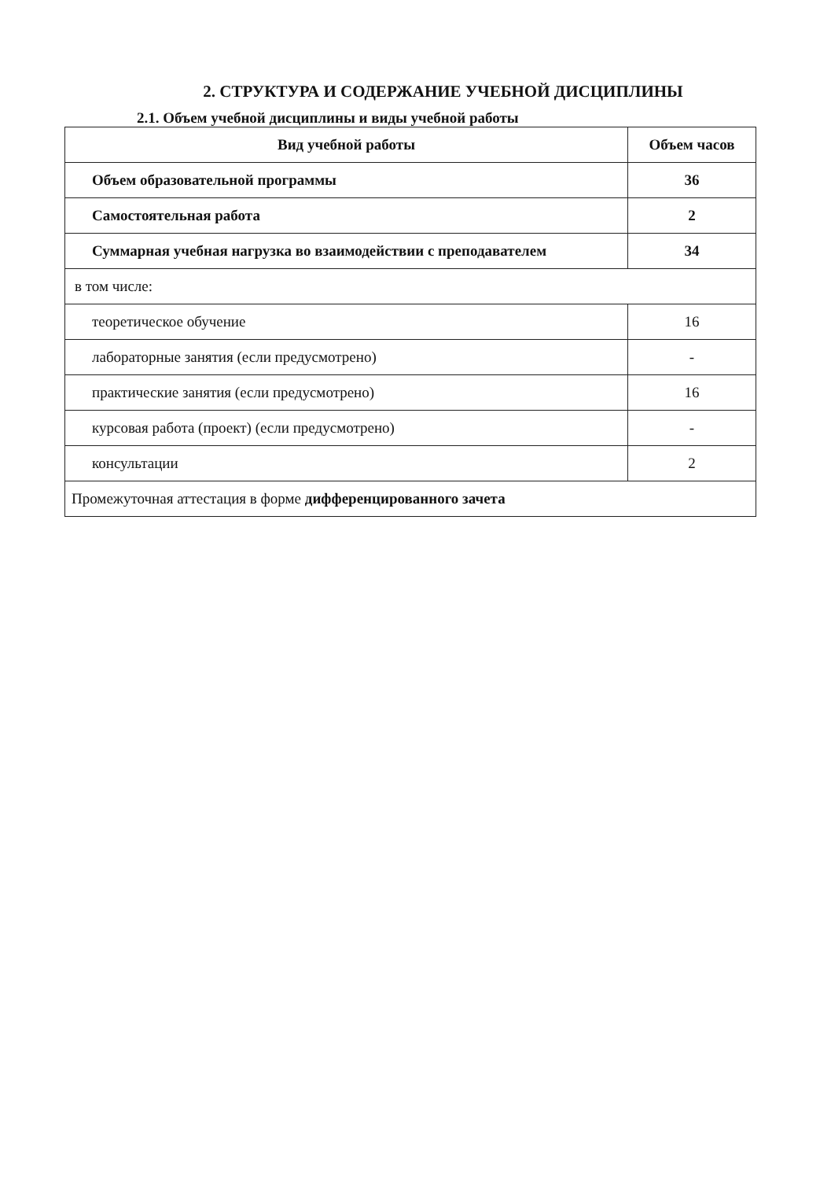2. СТРУКТУРА И СОДЕРЖАНИЕ УЧЕБНОЙ ДИСЦИПЛИНЫ
2.1. Объем учебной дисциплины и виды учебной работы
| Вид учебной работы | Объем часов |
| --- | --- |
| Объем образовательной программы | 36 |
| Самостоятельная работа | 2 |
| Суммарная учебная нагрузка во взаимодействии с преподавателем | 34 |
| в том числе: | |
| теоретическое обучение | 16 |
| лабораторные занятия (если предусмотрено) | - |
| практические занятия (если предусмотрено) | 16 |
| курсовая работа (проект) (если предусмотрено) | - |
| консультации | 2 |
| Промежуточная аттестация в форме дифференцированного зачета | |